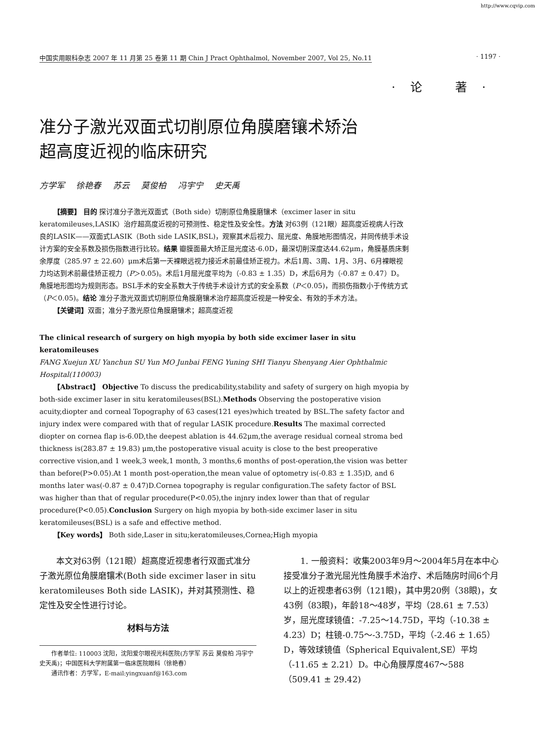http://www.cqvip.com
中国实用眼科杂志 2007 年 11 月第 25 卷第 11 期 Chin J Pract Ophthalmol, November 2007, Vol 25, No.11 · 1197 ·
·论 著·
准分子激光双面式切削原位角膜磨镶术矫治
超高度近视的临床研究
方学军 徐艳春 苏云 莫俊柏 冯宇宁 史天禹
【摘要】 目的 探讨准分子激光双面式（Both side）切削原位角膜磨镶术（excimer laser in situ keratomileuses,LASIK）治疗超高度近视的可预测性、稳定性及安全性。方法 对63例（121眼）超高度近视病人行改良的LASIK——双面式LASIK（Both side LASIK,BSL)，观察其术后视力、屈光度、角膜地形图情况，并同传统手术设计方案的安全系数及损伤指数进行比较。结果 瓣膜面最大矫正屈光度达-6.0D，最深切削深度达44.62μm，角膜基质床剩余厚度（285.97 ± 22.60）μm术后第一天裸眼远视力接近术前最佳矫正视力。术后1周、3周、1月、3月、6月裸眼视力均达到术前最佳矫正视力（P＞0.05)。术后1月屈光度平均为（-0.83 ± 1.35）D，术后6月为（-0.87 ± 0.47）D。角膜地形图均为规则形态。BSL手术的安全系数大于传统手术设计方式的安全系数（P＜0.05)，而损伤指数小于传统方式（P＜0.05)。结论 准分子激光双面式切削原位角膜磨镶术治疗超高度近视是一种安全、有效的手术方法。
【关键词】双面；准分子激光原位角膜磨镶术；超高度近视
The clinical research of surgery on high myopia by both side excimer laser in situ keratomileuses
FANG Xuejun XU Yanchun SU Yun MO Junbai FENG Yuning SHI Tianyu Shenyang Aier Ophthalmic Hospital(110003)
【Abstract】 Objective To discuss the predicability,stability and safety of surgery on high myopia by both-side excimer laser in situ keratomileuses(BSL).Methods Observing the postoperative vision acuity,diopter and corneal Topography of 63 cases(121 eyes)which treated by BSL.The safety factor and injury index were compared with that of regular LASIK procedure.Results The maximal corrected diopter on cornea flap is-6.0D,the deepest ablation is 44.62μm,the average residual corneal stroma bed thickness is(283.87 ± 19.83) μm,the postoperative visual acuity is close to the best preoperative corrective vision,and 1 week,3 week,1 month, 3 months,6 months of post-operation,the vision was better than before(P>0.05).At 1 month post-operation,the mean value of optometry is(-0.83 ± 1.35)D, and 6 months later was(-0.87 ± 0.47)D.Cornea topography is regular configuration.The safety factor of BSL was higher than that of regular procedure(P<0.05),the injnry index lower than that of regular procedure(P<0.05).Conclusion Surgery on high myopia by both-side excimer laser in situ keratomileuses(BSL) is a safe and effective method.
【Key words】 Both side,Laser in situ;keratomileuses,Cornea;High myopia
本文对63例（121眼）超高度近视患者行双面式准分子激光原位角膜磨镶术(Both side excimer laser in situ keratomileuses Both side LASIK)，并对其预测性、稳定性及安全性进行讨论。
材料与方法
作者单位: 110003 沈阳，沈阳爱尔眼视光科医院(方学军 苏云 莫俊柏 冯宇宁 史天禹)；中国医科大学附属第一临床医院眼科（徐艳春）
通讯作者：方学军，E-mail:yingxuanf@163.com
1. 一般资料：收集2003年9月～2004年5月在本中心接受准分子激光屈光性角膜手术治疗、术后随房时间6个月以上的近视患者63例（121眼)，其中男20例（38眼)，女43例（83眼)，年龄18～48岁，平均（28.61 ± 7.53）岁，屈光度球镜值：-7.25～14.75D，平均（-10.38 ± 4.23）D；柱镜-0.75～-3.75D，平均（-2.46 ± 1.65）D，等效球镜值（Spherical Equivalent,SE）平均（-11.65 ± 2.21）D。中心角膜厚度467～588（509.41 ± 29.42)